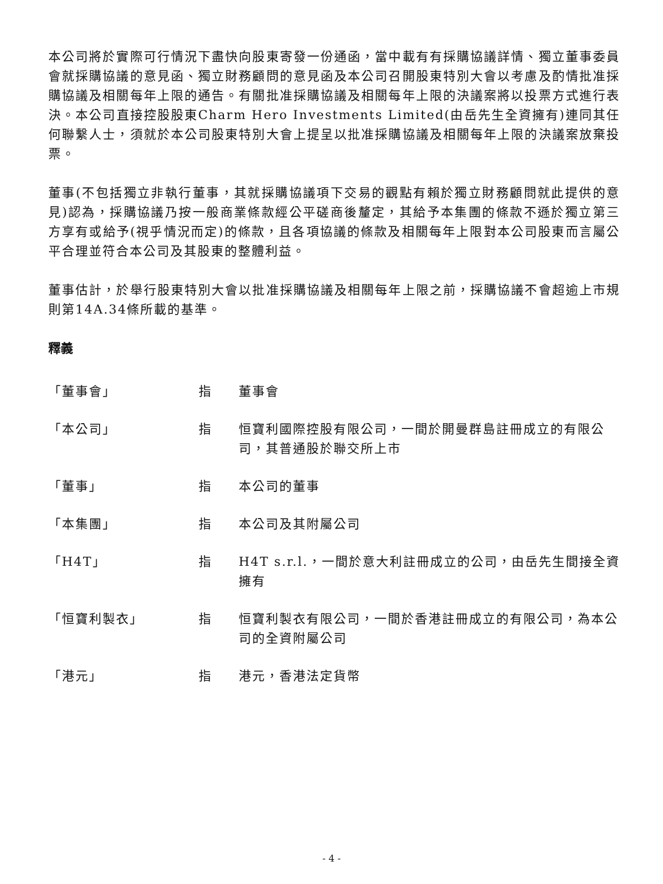本公司將於實際可行情況下盡快向股東寄發一份通函，當中載有有採購協議詳情、獨立董事委員會就採購協議的意見函、獨立財務顧問的意見函及本公司召開股東特別大會以考慮及酌情批准採購協議及相關每年上限的通告。有關批准採購協議及相關每年上限的決議案將以投票方式進行表決。本公司直接控股股東Charm Hero Investments Limited(由岳先生全資擁有)連同其任何聯繫人士，須就於本公司股東特別大會上提呈以批准採購協議及相關每年上限的決議案放棄投票。
董事(不包括獨立非執行董事，其就採購協議項下交易的觀點有賴於獨立財務顧問就此提供的意見)認為，採購協議乃按一般商業條款經公平磋商後釐定，其給予本集團的條款不遜於獨立第三方享有或給予(視乎情況而定)的條款，且各項協議的條款及相關每年上限對本公司股東而言屬公平合理並符合本公司及其股東的整體利益。
董事估計，於舉行股東特別大會以批准採購協議及相關每年上限之前，採購協議不會超逾上市規則第14A.34條所載的基準。
釋義
| 「董事會」 | 指 | 董事會 |
| 「本公司」 | 指 | 恒寶利國際控股有限公司，一間於開曼群島註冊成立的有限公司，其普通股於聯交所上市 |
| 「董事」 | 指 | 本公司的董事 |
| 「本集團」 | 指 | 本公司及其附屬公司 |
| 「H4T」 | 指 | H4T s.r.l.，一間於意大利註冊成立的公司，由岳先生間接全資擁有 |
| 「恒寶利製衣」 | 指 | 恒寶利製衣有限公司，一間於香港註冊成立的有限公司，為本公司的全資附屬公司 |
| 「港元」 | 指 | 港元，香港法定貨幣 |
- 4 -